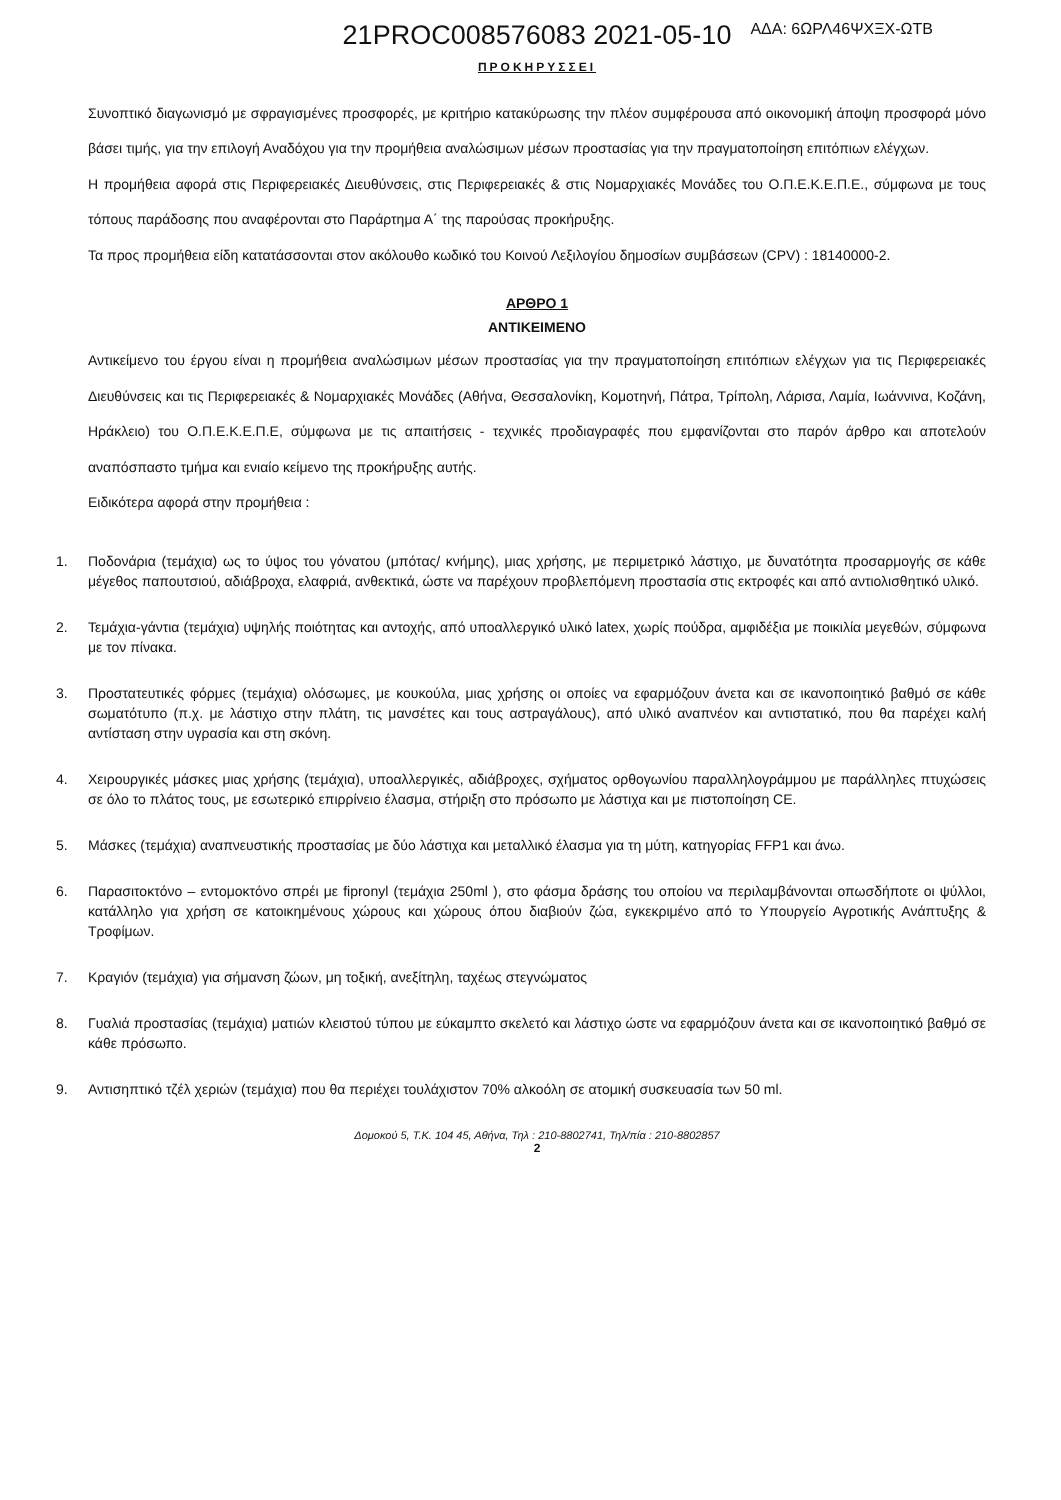ΑΔΑ: 6ΩΡΛ46ΨΧΞΧ-ΩΤΒ
21PROC008576083 2021-05-10
ΠΡΟΚΗΡΥΣΣΕΙ
Συνοπτικό διαγωνισμό με σφραγισμένες προσφορές, με κριτήριο κατακύρωσης την πλέον συμφέρουσα από οικονομική άποψη προσφορά μόνο βάσει τιμής, για την επιλογή Αναδόχου για την προμήθεια αναλώσιμων μέσων προστασίας για την πραγματοποίηση επιτόπιων ελέγχων.
Η προμήθεια αφορά στις Περιφερειακές Διευθύνσεις, στις Περιφερειακές & στις Νομαρχιακές Μονάδες του Ο.Π.Ε.Κ.Ε.Π.Ε., σύμφωνα με τους τόπους παράδοσης που αναφέρονται στο Παράρτημα Α΄ της παρούσας προκήρυξης.
Τα προς προμήθεια είδη κατατάσσονται στον ακόλουθο κωδικό του Κοινού Λεξιλογίου δημοσίων συμβάσεων (CPV) : 18140000-2.
ΑΡΘΡΟ 1
ΑΝΤΙΚΕΙΜΕΝΟ
Αντικείμενο του έργου είναι η προμήθεια αναλώσιμων μέσων προστασίας για την πραγματοποίηση επιτόπιων ελέγχων για τις Περιφερειακές Διευθύνσεις και τις Περιφερειακές & Νομαρχιακές Μονάδες (Αθήνα, Θεσσαλονίκη, Κομοτηνή, Πάτρα, Τρίπολη, Λάρισα, Λαμία, Ιωάννινα, Κοζάνη, Ηράκλειο) του Ο.Π.Ε.Κ.Ε.Π.Ε, σύμφωνα με τις απαιτήσεις - τεχνικές προδιαγραφές που εμφανίζονται στο παρόν άρθρο και αποτελούν αναπόσπαστο τμήμα και ενιαίο κείμενο της προκήρυξης αυτής.
Ειδικότερα αφορά στην προμήθεια :
1. Ποδονάρια (τεμάχια) ως το ύψος του γόνατου (μπότας/ κνήμης), μιας χρήσης, με περιμετρικό λάστιχο, με δυνατότητα προσαρμογής σε κάθε μέγεθος παπουτσιού, αδιάβροχα, ελαφριά, ανθεκτικά, ώστε να παρέχουν προβλεπόμενη προστασία στις εκτροφές και από αντιολισθητικό υλικό.
2. Τεμάχια-γάντια (τεμάχια) υψηλής ποιότητας και αντοχής, από υποαλλεργικό υλικό latex, χωρίς πούδρα, αμφιδέξια με ποικιλία μεγεθών, σύμφωνα με τον πίνακα.
3. Προστατευτικές φόρμες (τεμάχια) ολόσωμες, με κουκούλα, μιας χρήσης οι οποίες να εφαρμόζουν άνετα και σε ικανοποιητικό βαθμό σε κάθε σωματότυπο (π.χ. με λάστιχο στην πλάτη, τις μανσέτες και τους αστραγάλους), από υλικό αναπνέον και αντιστατικό, που θα παρέχει καλή αντίσταση στην υγρασία και στη σκόνη.
4. Χειρουργικές μάσκες μιας χρήσης (τεμάχια), υποαλλεργικές, αδιάβροχες, σχήματος ορθογωνίου παραλληλογράμμου με παράλληλες πτυχώσεις σε όλο το πλάτος τους, με εσωτερικό επιρρίνειο έλασμα, στήριξη στο πρόσωπο με λάστιχα και με πιστοποίηση CE.
5. Μάσκες (τεμάχια) αναπνευστικής προστασίας με δύο λάστιχα και μεταλλικό έλασμα για τη μύτη, κατηγορίας FFP1 και άνω.
6. Παρασιτοκτόνο – εντομοκτόνο σπρέι με fipronyl (τεμάχια 250ml ), στο φάσμα δράσης του οποίου να περιλαμβάνονται οπωσδήποτε οι ψύλλοι, κατάλληλο για χρήση σε κατοικημένους χώρους και χώρους όπου διαβιούν ζώα, εγκεκριμένο από το Υπουργείο Αγροτικής Ανάπτυξης & Τροφίμων.
7. Κραγιόν (τεμάχια) για σήμανση ζώων, μη τοξική, ανεξίτηλη, ταχέως στεγνώματος
8. Γυαλιά προστασίας (τεμάχια) ματιών κλειστού τύπου με εύκαμπτο σκελετό και λάστιχο ώστε να εφαρμόζουν άνετα και σε ικανοποιητικό βαθμό σε κάθε πρόσωπο.
9. Αντισηπτικό τζέλ χεριών (τεμάχια) που θα περιέχει τουλάχιστον 70% αλκοόλη σε ατομική συσκευασία των 50 ml.
Δομοκού 5, Τ.Κ. 104 45, Αθήνα, Τηλ : 210-8802741, Τηλ/πία : 210-8802857
2